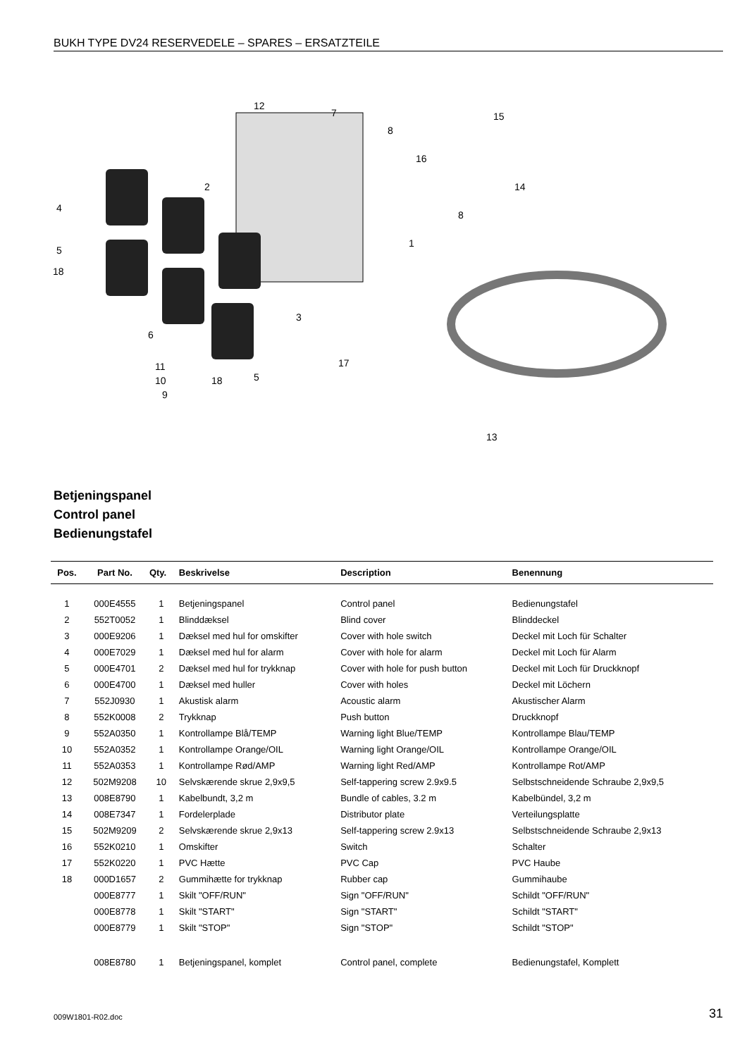BUKH TYPE DV24 RESERVEDELE – SPARES – ERSATZTEILE
12
7
8
15
16
14
2
4
8
1
5
18
3
6
11
10
9
18
5
17
13
Betjeningspanel
Control panel
Bedienungstafel
| Pos. | Part No. | Qty. | Beskrivelse | Description | Benennung |
| --- | --- | --- | --- | --- | --- |
| 1 | 000E4555 | 1 | Betjeningspanel | Control panel | Bedienungstafel |
| 2 | 552T0052 | 1 | Blinddæksel | Blind cover | Blinddeckel |
| 3 | 000E9206 | 1 | Dæksel med hul for omskifter | Cover with hole switch | Deckel mit Loch für Schalter |
| 4 | 000E7029 | 1 | Dæksel med hul for alarm | Cover with hole for alarm | Deckel mit Loch für Alarm |
| 5 | 000E4701 | 2 | Dæksel med hul for trykknap | Cover with hole for push button | Deckel mit Loch für Druckknopf |
| 6 | 000E4700 | 1 | Dæksel med huller | Cover with holes | Deckel mit Löchern |
| 7 | 552J0930 | 1 | Akustisk alarm | Acoustic alarm | Akustischer Alarm |
| 8 | 552K0008 | 2 | Trykknap | Push button | Druckknopf |
| 9 | 552A0350 | 1 | Kontrollampe Blå/TEMP | Warning light Blue/TEMP | Kontrollampe Blau/TEMP |
| 10 | 552A0352 | 1 | Kontrollampe Orange/OIL | Warning light Orange/OIL | Kontrollampe Orange/OIL |
| 11 | 552A0353 | 1 | Kontrollampe Rød/AMP | Warning light Red/AMP | Kontrollampe Rot/AMP |
| 12 | 502M9208 | 10 | Selvskærende skrue 2,9x9,5 | Self-tappering screw 2.9x9.5 | Selbstschneidende Schraube 2,9x9,5 |
| 13 | 008E8790 | 1 | Kabelbundt, 3,2 m | Bundle of cables, 3.2 m | Kabelbündel, 3,2 m |
| 14 | 008E7347 | 1 | Fordelerplade | Distributor plate | Verteilungsplatte |
| 15 | 502M9209 | 2 | Selvskærende skrue 2,9x13 | Self-tappering screw 2.9x13 | Selbstschneidende Schraube 2,9x13 |
| 16 | 552K0210 | 1 | Omskifter | Switch | Schalter |
| 17 | 552K0220 | 1 | PVC Hætte | PVC Cap | PVC Haube |
| 18 | 000D1657 | 2 | Gummihætte for trykknap | Rubber cap | Gummihaube |
| | 000E8777 | 1 | Skilt "OFF/RUN" | Sign "OFF/RUN" | Schildt "OFF/RUN" |
| | 000E8778 | 1 | Skilt "START" | Sign "START" | Schildt "START" |
| | 000E8779 | 1 | Skilt "STOP" | Sign "STOP" | Schildt "STOP" |
| | 008E8780 | 1 | Betjeningspanel, komplet | Control panel, complete | Bedienungstafel, Komplett |
009W1801-R02.doc 31